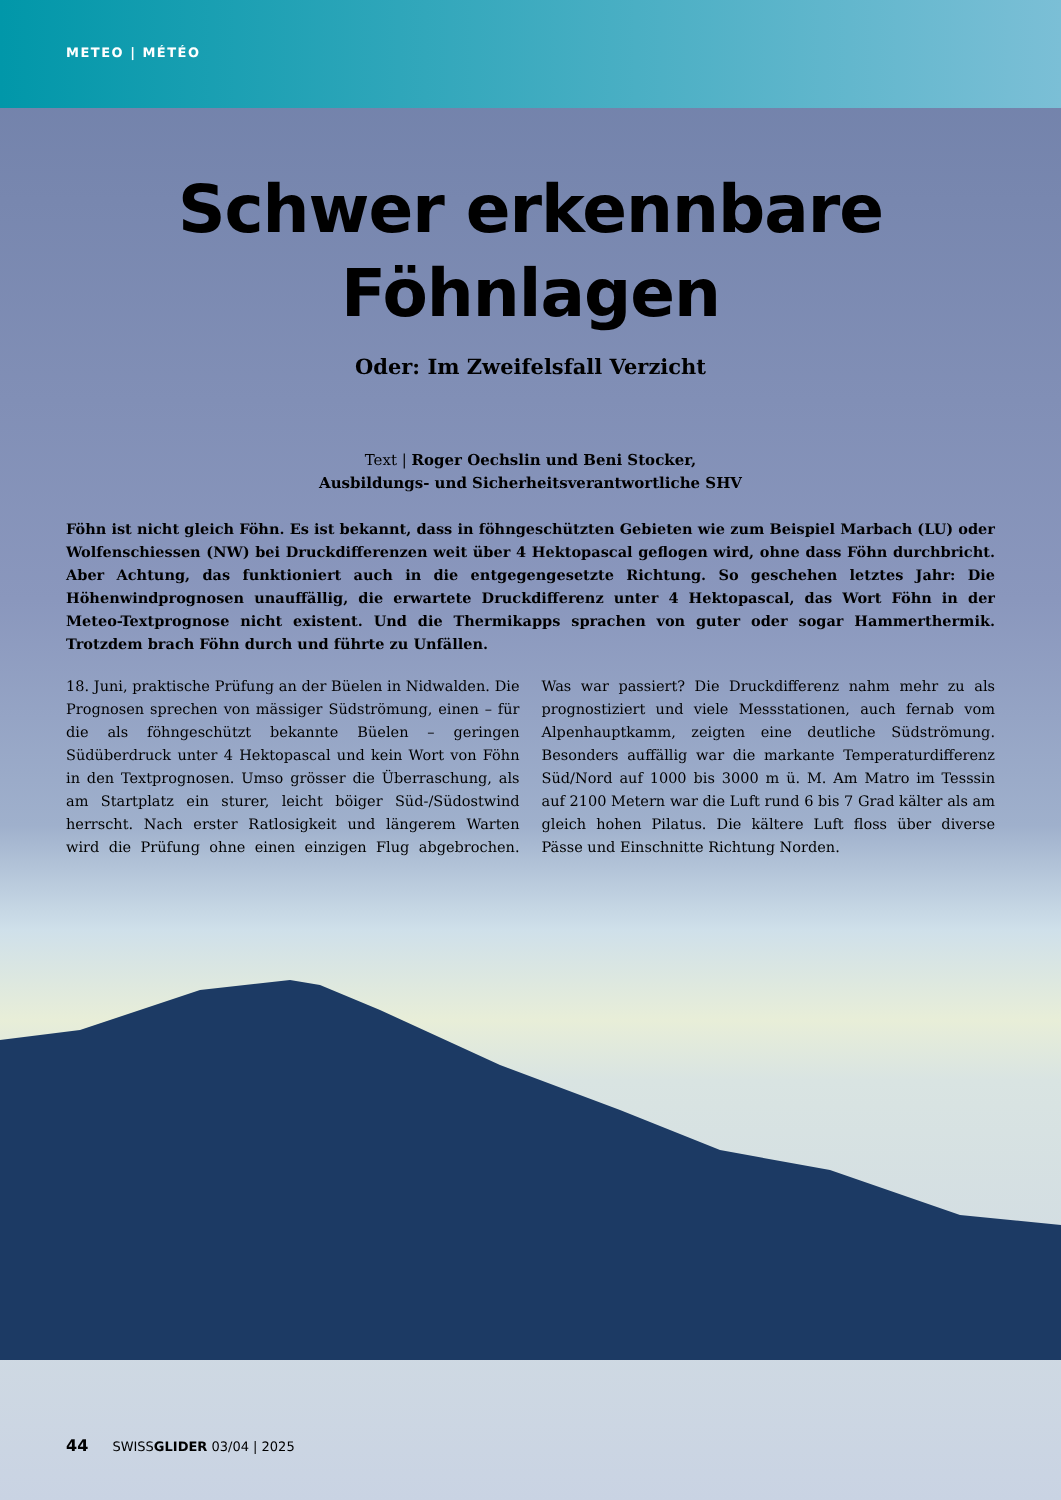METEO | MÉTÉO
Schwer erkennbare
Föhnlagen
Oder: Im Zweifelsfall Verzicht
Text | Roger Oechslin und Beni Stocker,
Ausbildungs- und Sicherheitsverantwortliche SHV
Föhn ist nicht gleich Föhn. Es ist bekannt, dass in föhngeschützten Gebieten wie zum Beispiel Marbach (LU) oder Wolfenschiessen (NW) bei Druckdifferenzen weit über 4 Hektopascal geflogen wird, ohne dass Föhn durchbricht. Aber Achtung, das funktioniert auch in die entgegengesetzte Richtung. So geschehen letztes Jahr: Die Höhenwindprognosen unauffällig, die erwartete Druckdifferenz unter 4 Hektopascal, das Wort Föhn in der Meteo-Textprognose nicht existent. Und die Thermikapps sprachen von guter oder sogar Hammerthermik. Trotzdem brach Föhn durch und führte zu Unfällen.
18. Juni, praktische Prüfung an der Büelen in Nidwalden. Die Prognosen sprechen von mässiger Südströmung, einen – für die als föhngeschützt bekannte Büelen – geringen Südüberdruck unter 4 Hektopascal und kein Wort von Föhn in den Textprognosen. Umso grösser die Überraschung, als am Startplatz ein sturer, leicht böiger Süd-/Südostwind herrscht. Nach erster Ratlosigkeit und längerem Warten wird die Prüfung ohne einen einzigen Flug abgebrochen. Was war passiert? Die Druckdifferenz nahm mehr zu als prognostiziert und viele Messstationen, auch fernab vom Alpenhauptkamm, zeigten eine deutliche Südströmung. Besonders auffällig war die markante Temperaturdifferenz Süd/Nord auf 1000 bis 3000 m ü. M. Am Matro im Tesssin auf 2100 Metern war die Luft rund 6 bis 7 Grad kälter als am gleich hohen Pilatus. Die kältere Luft floss über diverse Pässe und Einschnitte Richtung Norden.
44 SWISSGLIDER 03/04 | 2025